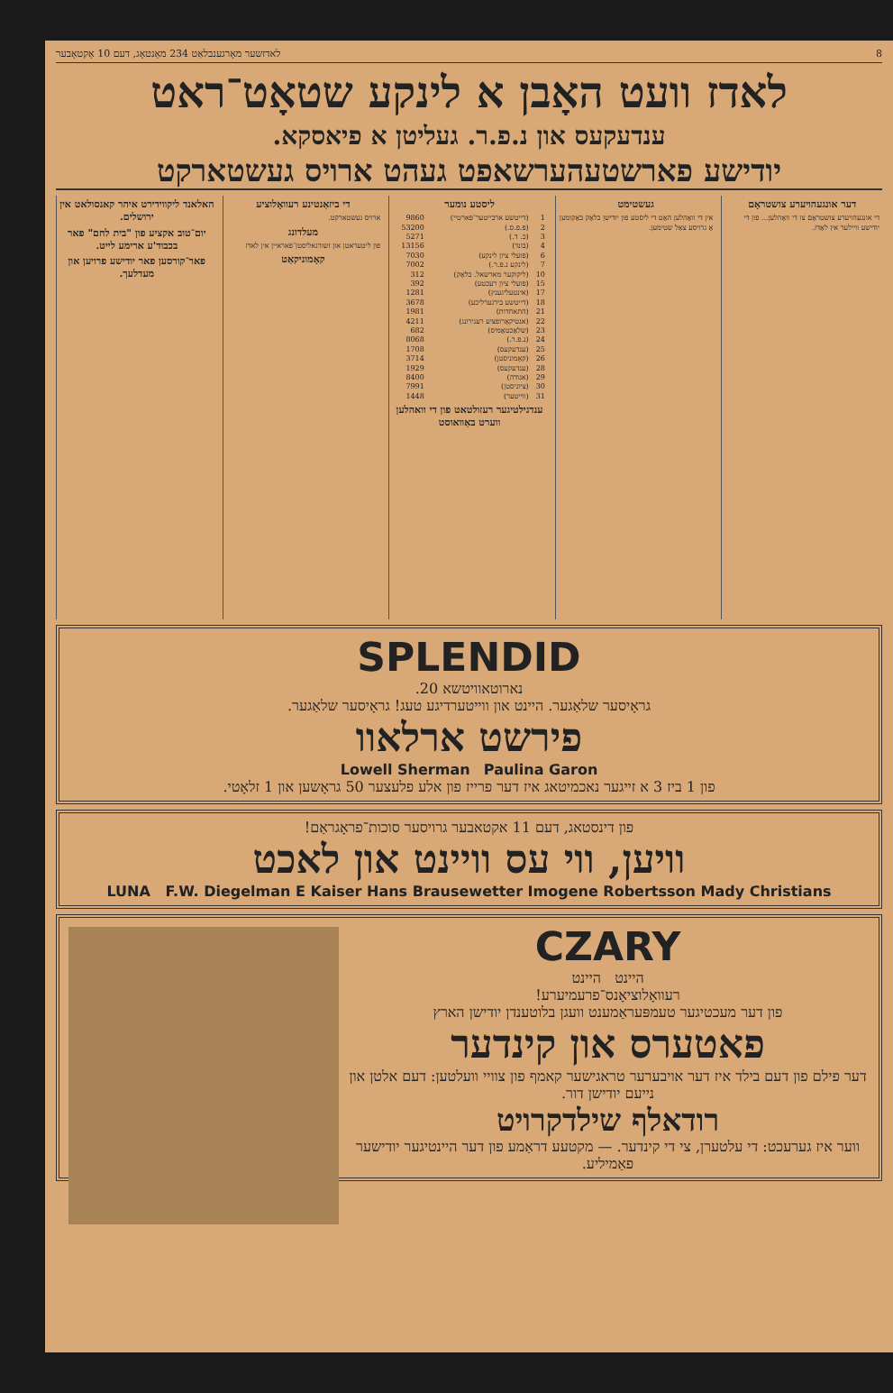8 לאדזשער מאָרגענבלאַט 234 מאָנטאָג, דעם 10 אָקטאָבער
לאדז וועט האָבן א לינקע שטאָט־ראט
ענדעקעס און נ.פ.ר. געליטן א פיאסקא.
יודישע פארשטעהערשאפט געהט ארויס געשטארקט
דער אונגעהויערע צושטראָם
די אונגעהויערע צושטראָם צו די וואַהלען... פון די יודישע וויילער אין לאָדז.
געשטימט
אין די וואַהלען האָט די ליסטע פון יודישן בלאָק באַקומען אַ גרויסע צאָל שטימען.
ליסטע נומער
| 1 | (דייטשע ארבייטער־פארטיי) | 9860 |
| 2 | (פ.פ.ס.) | 53200 |
| 3 | (כ. ד.) | 5271 |
| 4 | (בונד) | 13156 |
| 6 | (פועלי ציון לינקע) | 7030 |
| 7 | (לינקע נ.פ.ר.) | 7002 |
| 10 | (ליקוקער מארשאל. בלאָק) | 312 |
| 15 | (פועלי ציון רעכטע) | 392 |
| 17 | (אינטעליגענץ) | 1281 |
| 18 | (דייטשע בירגערליכע) | 3678 |
| 21 | (התאחדות) | 1981 |
| 22 | (אנטיקאָרופציע רעגירונג) | 4211 |
| 23 | (שלאַכטאַמיס) | 682 |
| 24 | (נ.פ.ר.) | 8068 |
| 25 | (ענדעקעס) | 1708 |
| 26 | (קאָמוניסטן) | 3714 |
| 28 | (ענדעקעס) | 1929 |
| 29 | (אגודה) | 8400 |
| 30 | (ציוניסטן) | 7991 |
| 31 | (ווייטער) | 1448 |
ענדגילטיגער רעזולטאט פון די וואהלען ווערט באַוואוסט
די ביזאַנטינע רעוואָלוציע
ארויס געשטארקט.
מעלדונג
פון ליטעראטן און זשורנאליסטן־פאראיין אין לאדז
קאָמוניקאַט
האלאנד ליקווידירט איהר קאנסולאט אין ירושלים.
יום־טוב אקציע פון "בית לחם" פאר בכבוד'ע ארימע לייט.
פאר־קורסען פאר יודישע פרויען און מעדלעך.
SPLENDID
נארוטאוויטשא 20.
גראָיסער שלאַגער. היינט און ווייטערדיגע טעג! גראָיסער שלאַגער.
פירשט ארלאוו
Lowell Sherman Paulina Garon
פון 1 ביז 3 א זייגער נאכמיטאג איז דער פרייז פון אלע פלעצער 50 גראָשען און 1 זלאָטי.
פון דינסטאג, דעם 11 אקטאבער גרויסער סוכות־פראָגראַם!
וויען, ווי עס וויינט און לאכט
LUNA F.W. Diegelman E Kaiser Hans Brausewetter Imogene Robertsson Mady Christians
CZARY
היינט היינט
רעוואָלוציאָנס־פרעמיערע!
פון דער מעכטיגער טעמפּעראַמענט וועגן בלוטענדן יודישן הארץ
פאטערס און קינדער
דער פילם פון דעם בילד איז דער אויבערער טראגישער קאמף פון צוויי וועלטען: דעם אלטן און נייעם יודישן דור.
רודאלף שילדקרויט
ווער איז גערעכט: די עלטערן, צי די קינדער. — מקטעע דראַמע פון דער היינטיגער יודישער פאַמיליע.